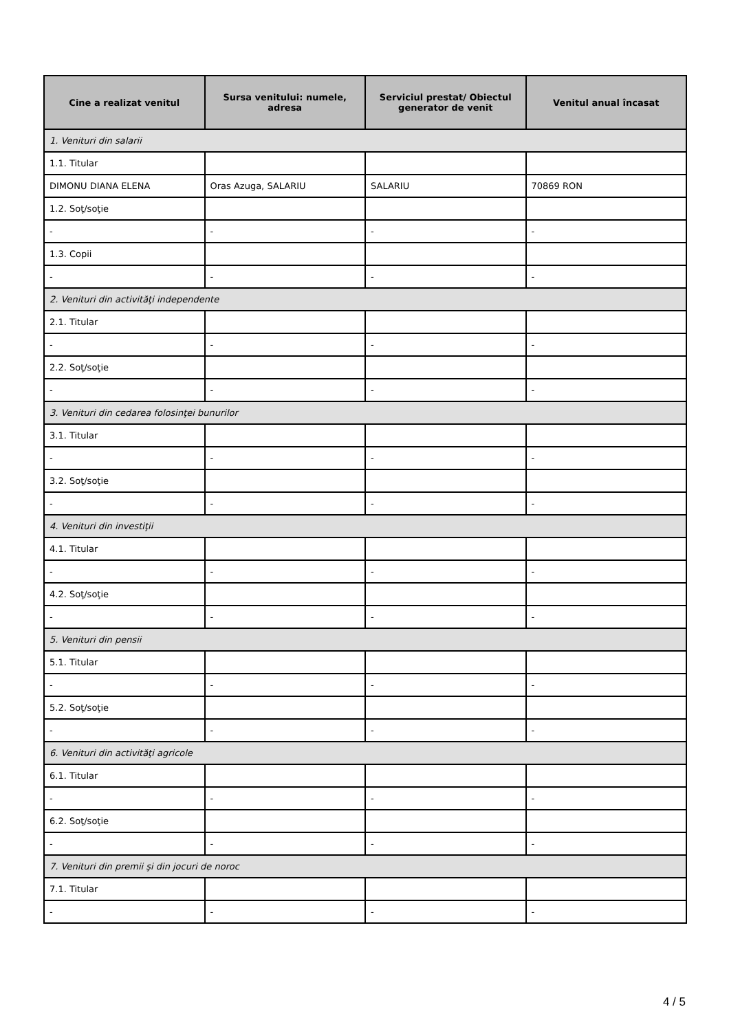| Cine a realizat venitul | Sursa venitului: numele, adresa | Serviciul prestat/ Obiectul generator de venit | Venitul anual încasat |
| --- | --- | --- | --- |
| 1. Venituri din salarii | | | |
| 1.1. Titular | | | |
| DIMONU DIANA ELENA | Oras Azuga, SALARIU | SALARIU | 70869 RON |
| 1.2. Soţ/soţie | | | |
| - | - | - | - |
| 1.3. Copii | | | |
| - | - | - | - |
| 2. Venituri din activităţi independente | | | |
| 2.1. Titular | | | |
| - | - | - | - |
| 2.2. Soţ/soţie | | | |
| - | - | - | - |
| 3. Venituri din cedarea folosinţei bunurilor | | | |
| 3.1. Titular | | | |
| - | - | - | - |
| 3.2. Soţ/soţie | | | |
| - | - | - | - |
| 4. Venituri din investiţii | | | |
| 4.1. Titular | | | |
| - | - | - | - |
| 4.2. Soţ/soţie | | | |
| - | - | - | - |
| 5. Venituri din pensii | | | |
| 5.1. Titular | | | |
| - | - | - | - |
| 5.2. Soţ/soţie | | | |
| - | - | - | - |
| 6. Venituri din activităţi agricole | | | |
| 6.1. Titular | | | |
| - | - | - | - |
| 6.2. Soţ/soţie | | | |
| - | - | - | - |
| 7. Venituri din premii şi din jocuri de noroc | | | |
| 7.1. Titular | | | |
| - | - | - | - |
4 / 5